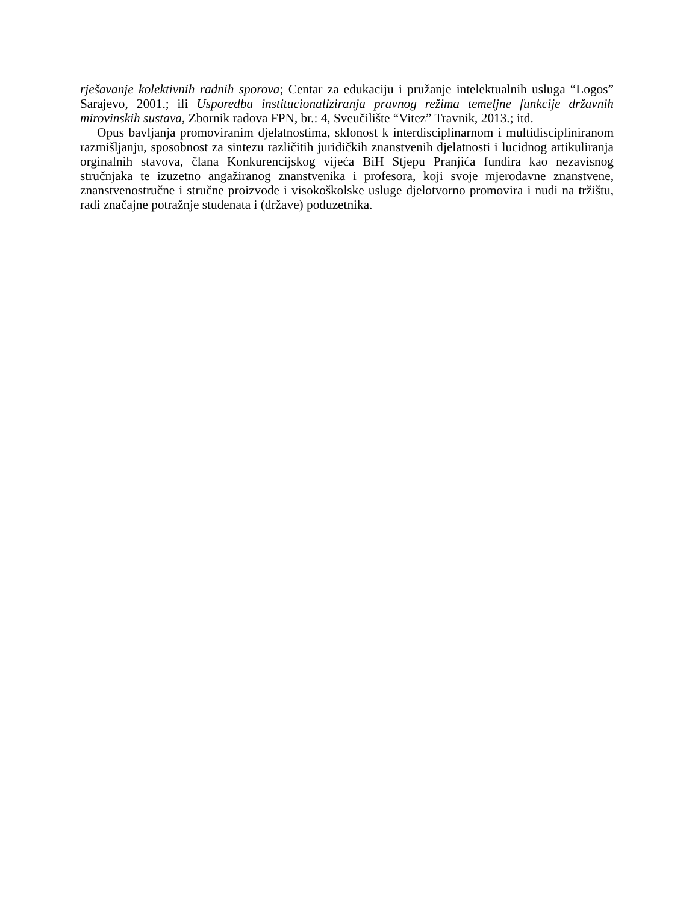rješavanje kolektivnih radnih sporova; Centar za edukaciju i pružanje intelektualnih usluga “Logos” Sarajevo, 2001.; ili Usporedba institucionaliziranja pravnog režima temeljne funkcije državnih mirovinskih sustava, Zbornik radova FPN, br.: 4, Sveučilište “Vitez” Travnik, 2013.; itd.
Opus bavljanja promoviranim djelatnostima, sklonost k interdisciplinarnom i multidiscipliniranom razmišljanju, sposobnost za sintezu različitih juridičkih znanstvenih djelatnosti i lucidnog artikuliranja orginalnih stavova, člana Konkurencijskog vijeća BiH Stjepu Pranjića fundira kao nezavisnog stručnjaka te izuzetno angažiranog znanstvenika i profesora, koji svoje mjerodavne znanstvene, znanstvenostručne i stručne proizvode i visokoškolske usluge djelotvorno promovira i nudi na tržištu, radi značajne potražnje studenata i (države) poduzetnika.